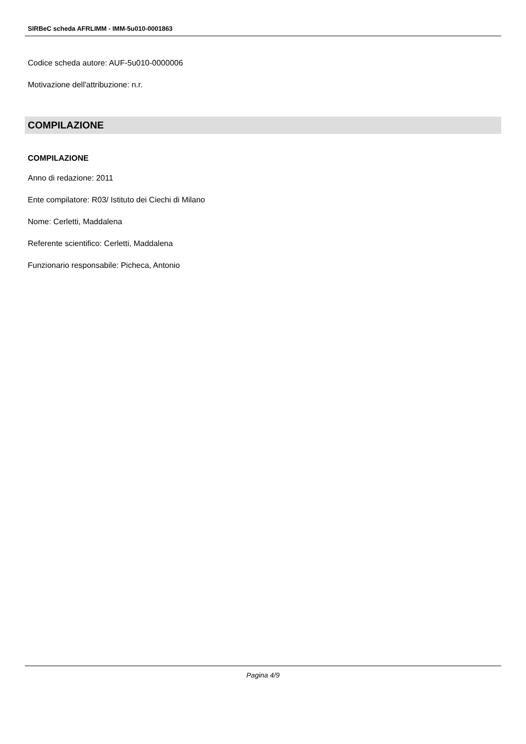SIRBeC scheda AFRLIMM - IMM-5u010-0001863
Codice scheda autore: AUF-5u010-0000006
Motivazione dell'attribuzione: n.r.
COMPILAZIONE
COMPILAZIONE
Anno di redazione: 2011
Ente compilatore: R03/ Istituto dei Ciechi di Milano
Nome: Cerletti, Maddalena
Referente scientifico: Cerletti, Maddalena
Funzionario responsabile: Picheca, Antonio
Pagina 4/9